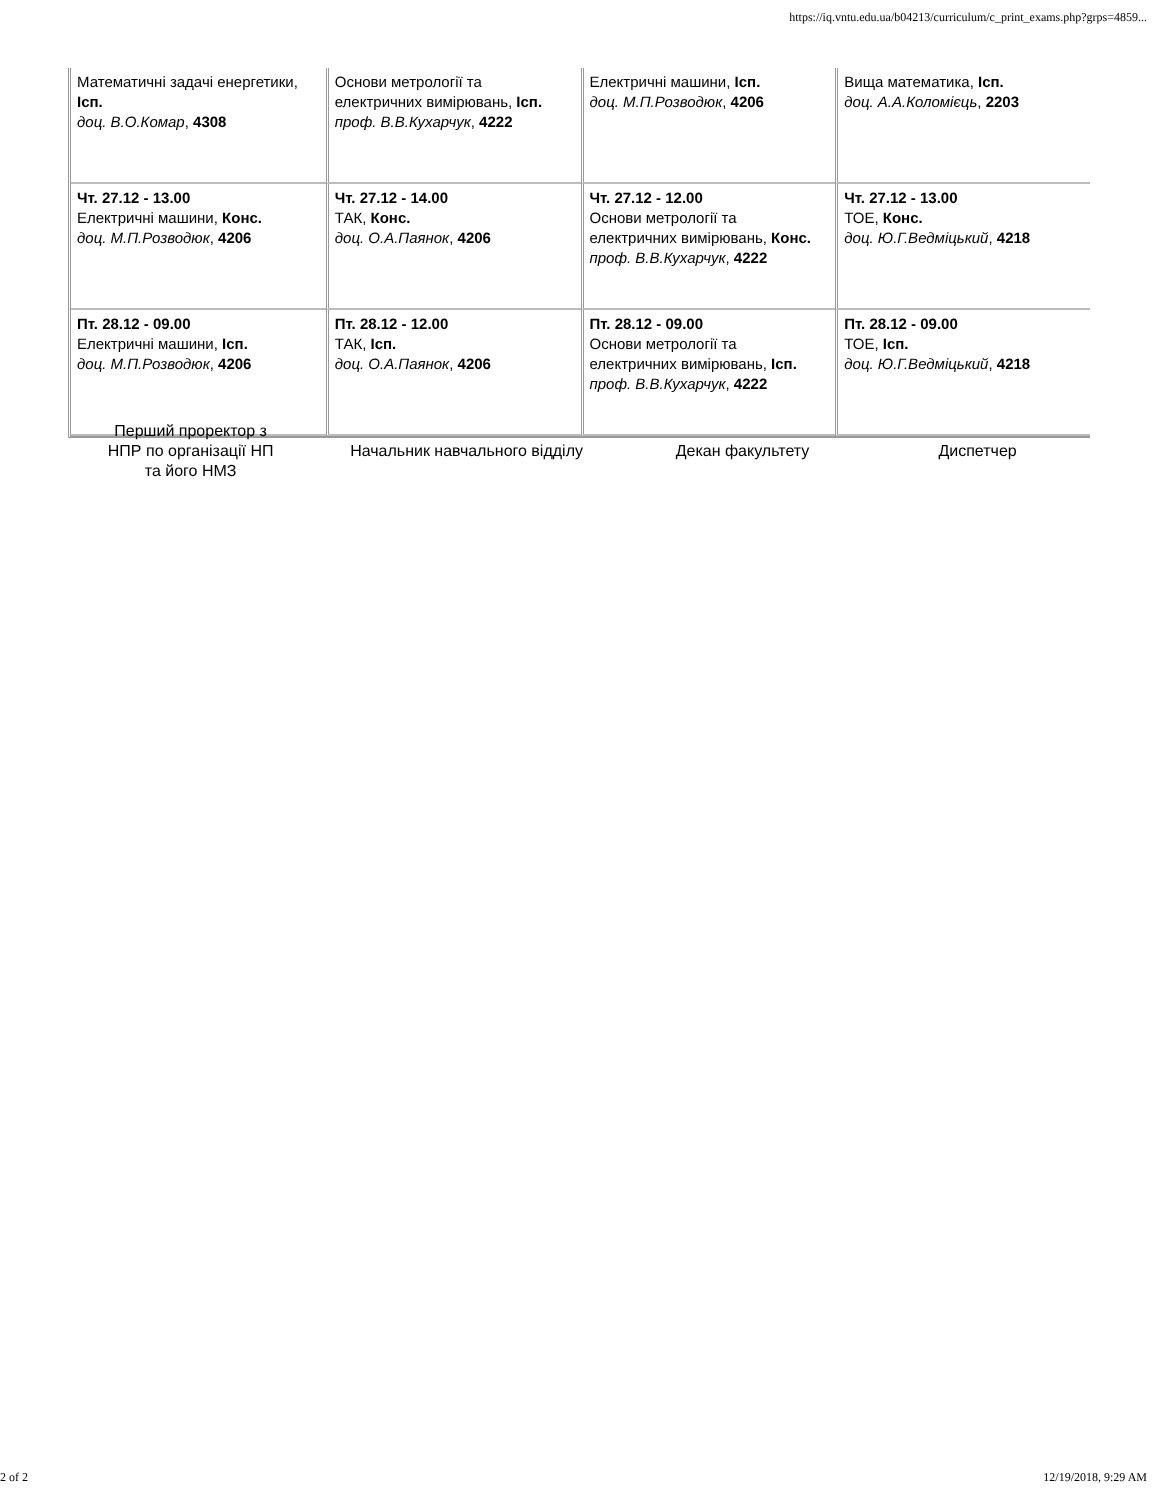https://iq.vntu.edu.ua/b04213/curriculum/c_print_exams.php?grps=4859...
| Математичні задачі енергетики, Ісп. доц. В.О.Комар , 4308 | Основи метрології та електричних вимірювань, Ісп. проф. В.В.Кухарчук , 4222 | Електричні машини, Ісп. доц. М.П.Розводюк , 4206 | Вища математика, Ісп. доц. А.А.Коломієць , 2203 |
| Чт. 27.12 - 13.00 Електричні машини, Конс. доц. М.П.Розводюк , 4206 | Чт. 27.12 - 14.00 ТАК, Конс. доц. О.А.Паянок , 4206 | Чт. 27.12 - 12.00 Основи метрології та електричних вимірювань, Конс. проф. В.В.Кухарчук , 4222 | Чт. 27.12 - 13.00 ТОЕ, Конс. доц. Ю.Г.Ведміцький , 4218 |
| Пт. 28.12 - 09.00 Електричні машини, Ісп. доц. М.П.Розводюк , 4206 | Пт. 28.12 - 12.00 ТАК, Ісп. доц. О.А.Паянок , 4206 | Пт. 28.12 - 09.00 Основи метрології та електричних вимірювань, Ісп. проф. В.В.Кухарчук , 4222 | Пт. 28.12 - 09.00 ТОЕ, Ісп. доц. Ю.Г.Ведміцький , 4218 |
| Перший проректор з НПР по організації НП та його НМЗ | Начальник навчального відділу | Декан факультету | Диспетчер |
2 of 2 12/19/2018, 9:29 AM